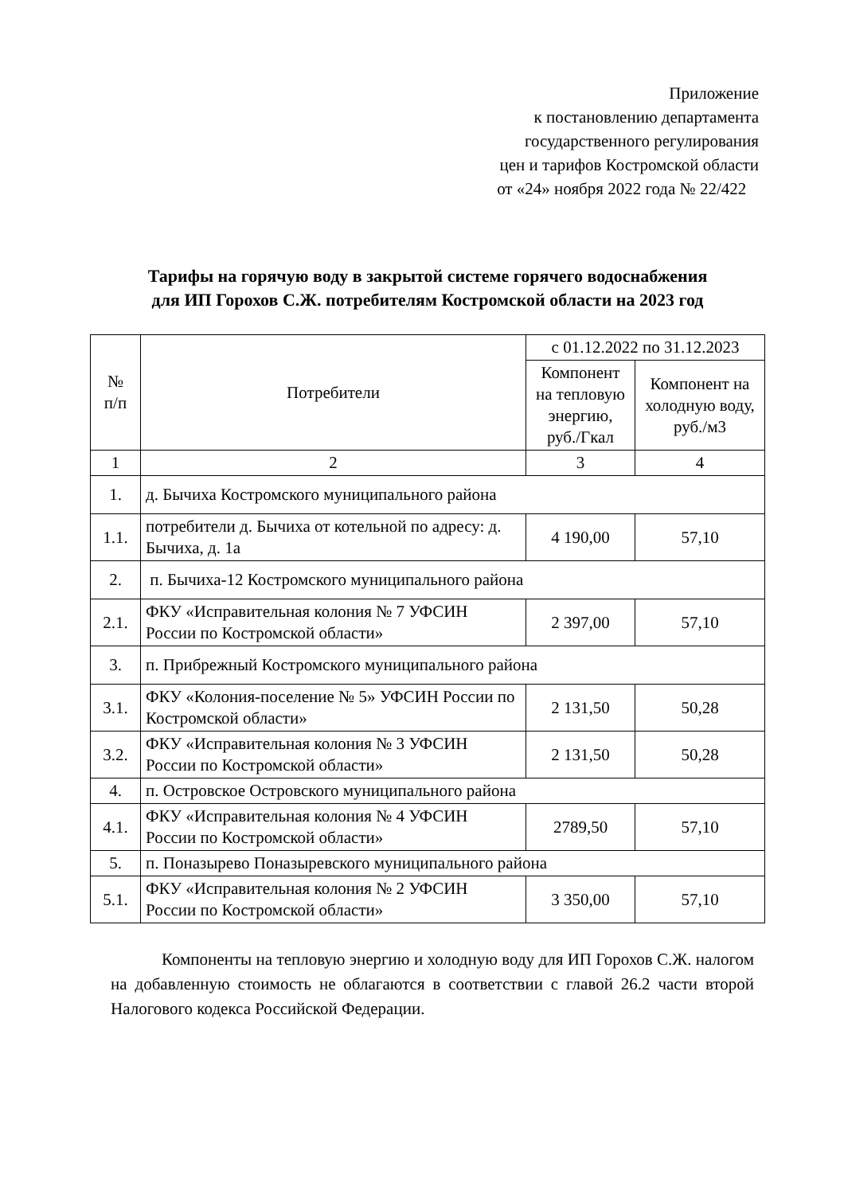Приложение
к постановлению департамента
государственного регулирования
цен и тарифов Костромской области
от «24» ноября 2022 года № 22/422
Тарифы на горячую воду в закрытой системе горячего водоснабжения
для ИП Горохов С.Ж. потребителям Костромской области на 2023 год
| № п/п | Потребители | с 01.12.2022 по 31.12.2023 | |
| --- | --- | --- | --- |
| | | Компонент на тепловую энергию, руб./Гкал | Компонент на холодную воду, руб./м3 |
| 1 | 2 | 3 | 4 |
| 1. | д. Бычиха Костромского муниципального района | | |
| 1.1. | потребители д. Бычиха от котельной по адресу: д. Бычиха, д. 1а | 4 190,00 | 57,10 |
| 2. | п. Бычиха-12 Костромского муниципального района | | |
| 2.1. | ФКУ «Исправительная колония № 7 УФСИН России по Костромской области» | 2 397,00 | 57,10 |
| 3. | п. Прибрежный Костромского муниципального района | | |
| 3.1. | ФКУ «Колония-поселение № 5» УФСИН России по Костромской области» | 2 131,50 | 50,28 |
| 3.2. | ФКУ «Исправительная колония № 3 УФСИН России по Костромской области» | 2 131,50 | 50,28 |
| 4. | п. Островское Островского муниципального района | | |
| 4.1. | ФКУ «Исправительная колония № 4 УФСИН России по Костромской области» | 2789,50 | 57,10 |
| 5. | п. Поназырево Поназыревского муниципального района | | |
| 5.1. | ФКУ «Исправительная колония № 2 УФСИН России по Костромской области» | 3 350,00 | 57,10 |
Компоненты на тепловую энергию и холодную воду для ИП Горохов С.Ж. налогом на добавленную стоимость не облагаются в соответствии с главой 26.2 части второй Налогового кодекса Российской Федерации.